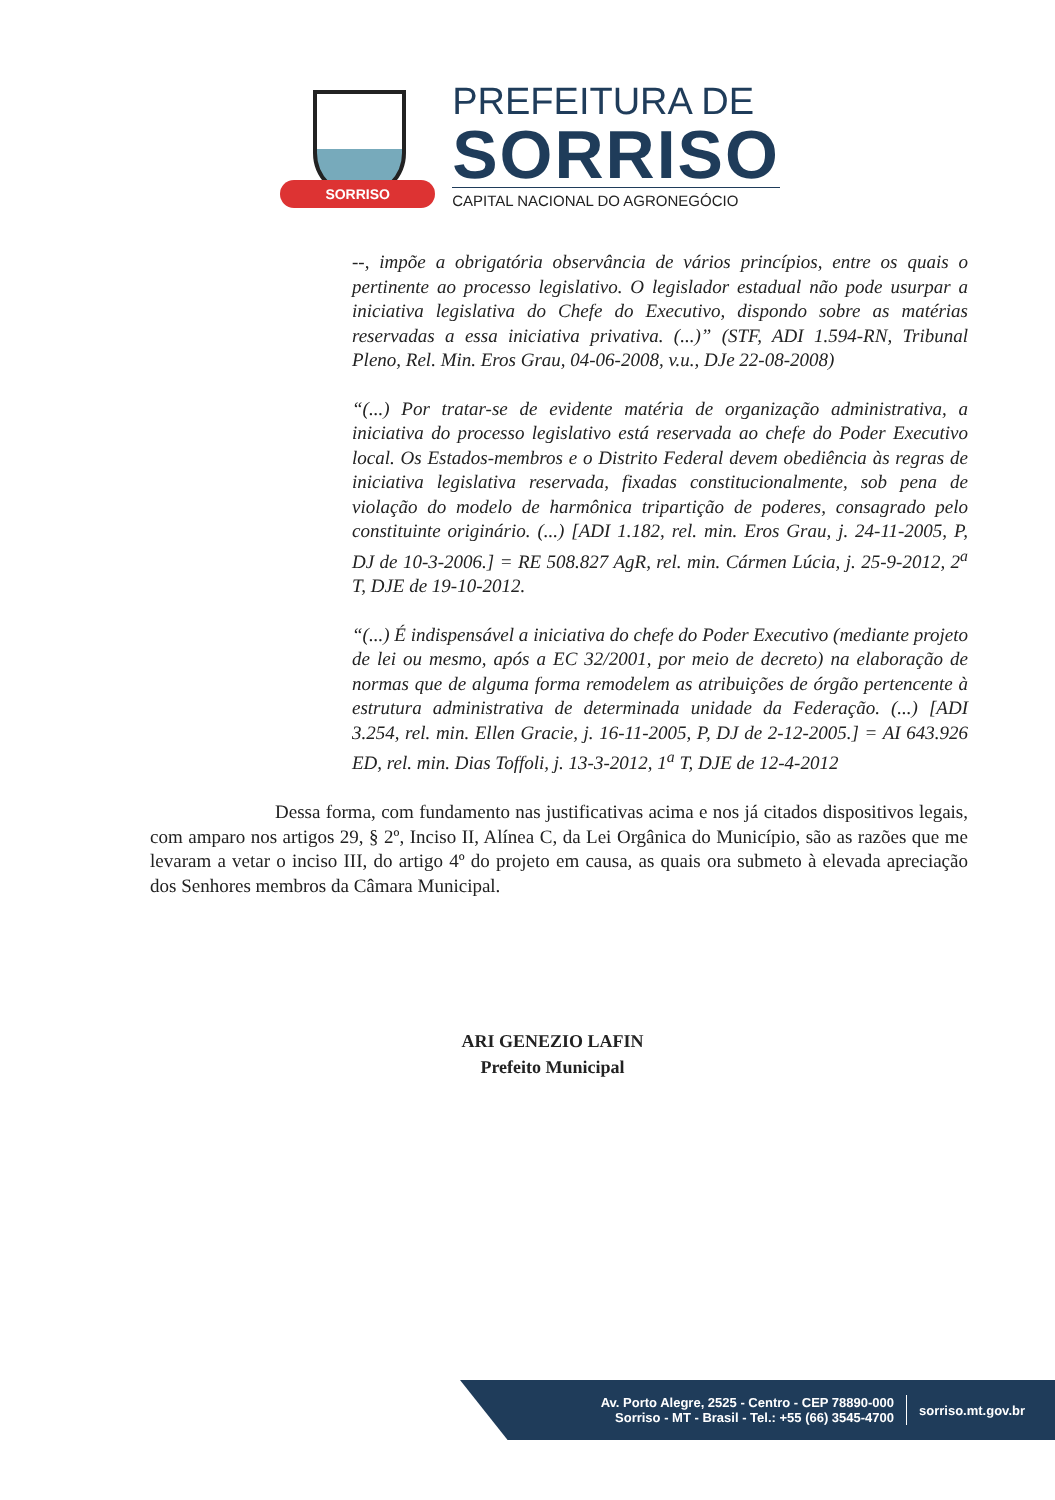SORRISO
PREFEITURA DE
SORRISO
CAPITAL NACIONAL DO AGRONEGÓCIO
--, impõe a obrigatória observância de vários princípios, entre os quais o pertinente ao processo legislativo. O legislador estadual não pode usurpar a iniciativa legislativa do Chefe do Executivo, dispondo sobre as matérias reservadas a essa iniciativa privativa. (...)” (STF, ADI 1.594-RN, Tribunal Pleno, Rel. Min. Eros Grau, 04-06-2008, v.u., DJe 22-08-2008)
“(...) Por tratar-se de evidente matéria de organização administrativa, a iniciativa do processo legislativo está reservada ao chefe do Poder Executivo local. Os Estados-membros e o Distrito Federal devem obediência às regras de iniciativa legislativa reservada, fixadas constitucionalmente, sob pena de violação do modelo de harmônica tripartição de poderes, consagrado pelo constituinte originário. (...) [ADI 1.182, rel. min. Eros Grau, j. 24-11-2005, P, DJ de 10-3-2006.] = RE 508.827 AgR, rel. min. Cármen Lúcia, j. 25-9-2012, 2<sup>a</sup> T, DJE de 19-10-2012.
“(...) É indispensável a iniciativa do chefe do Poder Executivo (mediante projeto de lei ou mesmo, após a EC 32/2001, por meio de decreto) na elaboração de normas que de alguma forma remodelem as atribuições de órgão pertencente à estrutura administrativa de determinada unidade da Federação. (...) [ADI 3.254, rel. min. Ellen Gracie, j. 16-11-2005, P, DJ de 2-12-2005.] = AI 643.926 ED, rel. min. Dias Toffoli, j. 13-3-2012, 1<sup>a</sup> T, DJE de 12-4-2012
Dessa forma, com fundamento nas justificativas acima e nos já citados dispositivos legais, com amparo nos artigos 29, § 2º, Inciso II, Alínea C, da Lei Orgânica do Município, são as razões que me levaram a vetar o inciso III, do artigo 4º do projeto em causa, as quais ora submeto à elevada apreciação dos Senhores membros da Câmara Municipal.
ARI GENEZIO LAFIN
Prefeito Municipal
Av. Porto Alegre, 2525 - Centro - CEP 78890-000
Sorriso - MT - Brasil - Tel.: +55 (66) 3545-4700
sorriso.mt.gov.br